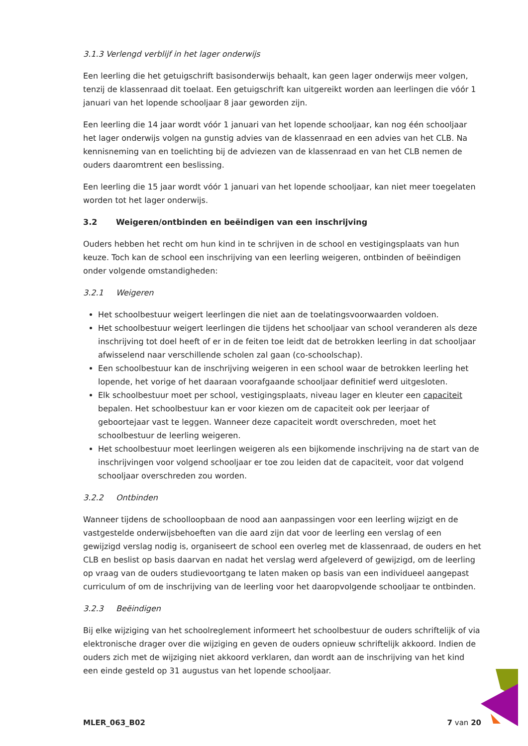3.1.3 Verlengd verblijf in het lager onderwijs
Een leerling die het getuigschrift basisonderwijs behaalt, kan geen lager onderwijs meer volgen, tenzij de klassenraad dit toelaat. Een getuigschrift kan uitgereikt worden aan leerlingen die vóór 1 januari van het lopende schooljaar 8 jaar geworden zijn.
Een leerling die 14 jaar wordt vóór 1 januari van het lopende schooljaar, kan nog één schooljaar het lager onderwijs volgen na gunstig advies van de klassenraad en een advies van het CLB. Na kennisneming van en toelichting bij de adviezen van de klassenraad en van het CLB nemen de ouders daaromtrent een beslissing.
Een leerling die 15 jaar wordt vóór 1 januari van het lopende schooljaar, kan niet meer toegelaten worden tot het lager onderwijs.
3.2 Weigeren/ontbinden en beëindigen van een inschrijving
Ouders hebben het recht om hun kind in te schrijven in de school en vestigingsplaats van hun keuze. Toch kan de school een inschrijving van een leerling weigeren, ontbinden of beëindigen onder volgende omstandigheden:
3.2.1 Weigeren
Het schoolbestuur weigert leerlingen die niet aan de toelatingsvoorwaarden voldoen.
Het schoolbestuur weigert leerlingen die tijdens het schooljaar van school veranderen als deze inschrijving tot doel heeft of er in de feiten toe leidt dat de betrokken leerling in dat schooljaar afwisselend naar verschillende scholen zal gaan (co-schoolschap).
Een schoolbestuur kan de inschrijving weigeren in een school waar de betrokken leerling het lopende, het vorige of het daaraan voorafgaande schooljaar definitief werd uitgesloten.
Elk schoolbestuur moet per school, vestigingsplaats, niveau lager en kleuter een capaciteit bepalen. Het schoolbestuur kan er voor kiezen om de capaciteit ook per leerjaar of geboortejaar vast te leggen. Wanneer deze capaciteit wordt overschreden, moet het schoolbestuur de leerling weigeren.
Het schoolbestuur moet leerlingen weigeren als een bijkomende inschrijving na de start van de inschrijvingen voor volgend schooljaar er toe zou leiden dat de capaciteit, voor dat volgend schooljaar overschreden zou worden.
3.2.2 Ontbinden
Wanneer tijdens de schoolloopbaan de nood aan aanpassingen voor een leerling wijzigt en de vastgestelde onderwijsbehoeften van die aard zijn dat voor de leerling een verslag of een gewijzigd verslag nodig is, organiseert de school een overleg met de klassenraad, de ouders en het CLB en beslist op basis daarvan en nadat het verslag werd afgeleverd of gewijzigd, om de leerling op vraag van de ouders studievoortgang te laten maken op basis van een individueel aangepast curriculum of om de inschrijving van de leerling voor het daaropvolgende schooljaar te ontbinden.
3.2.3 Beëindigen
Bij elke wijziging van het schoolreglement informeert het schoolbestuur de ouders schriftelijk of via elektronische drager over die wijziging en geven de ouders opnieuw schriftelijk akkoord. Indien de ouders zich met de wijziging niet akkoord verklaren, dan wordt aan de inschrijving van het kind een einde gesteld op 31 augustus van het lopende schooljaar.
MLER_063_B02 7 van 20